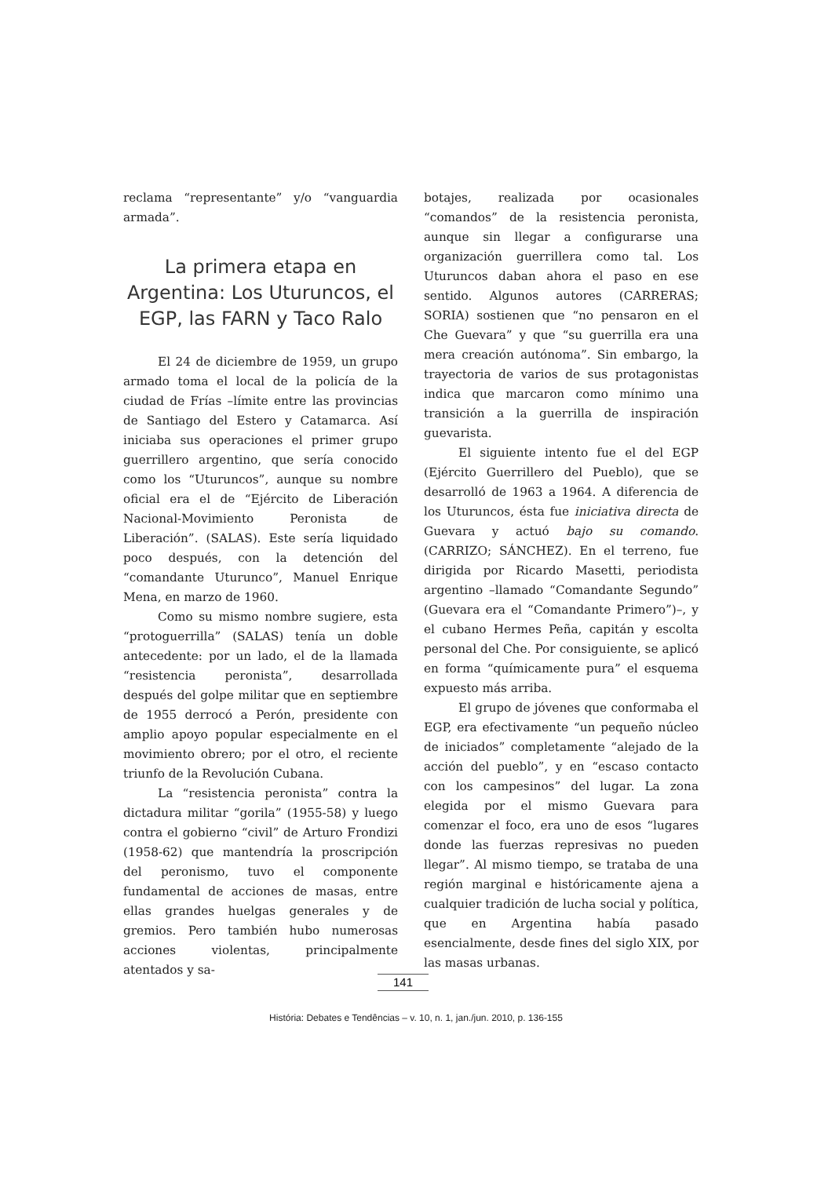reclama “representante” y/o “vanguardia armada”.
La primera etapa en Argentina: Los Uturuncos, el EGP, las FARN y Taco Ralo
El 24 de diciembre de 1959, un grupo armado toma el local de la policía de la ciudad de Frías –límite entre las provincias de Santiago del Estero y Catamarca. Así iniciaba sus operaciones el primer grupo guerrillero argentino, que sería conocido como los “Uturuncos”, aunque su nombre oficial era el de “Ejército de Liberación Nacional-Movimiento Peronista de Liberación”. (SALAS). Este sería liquidado poco después, con la detención del “comandante Uturunco”, Manuel Enrique Mena, en marzo de 1960.
Como su mismo nombre sugiere, esta “protoguerrilla” (SALAS) tenía un doble antecedente: por un lado, el de la llamada “resistencia peronista”, desarrollada después del golpe militar que en septiembre de 1955 derrocó a Perón, presidente con amplio apoyo popular especialmente en el movimiento obrero; por el otro, el reciente triunfo de la Revolución Cubana.
La “resistencia peronista” contra la dictadura militar “gorila” (1955-58) y luego contra el gobierno “civil” de Arturo Frondizi (1958-62) que mantendría la proscripción del peronismo, tuvo el componente fundamental de acciones de masas, entre ellas grandes huelgas generales y de gremios. Pero también hubo numerosas acciones violentas, principalmente atentados y sa-
botajes, realizada por ocasionales “comandos” de la resistencia peronista, aunque sin llegar a configurarse una organización guerrillera como tal. Los Uturuncos daban ahora el paso en ese sentido. Algunos autores (CARRERAS; SORIA) sostienen que “no pensaron en el Che Guevara” y que “su guerrilla era una mera creación autónoma”. Sin embargo, la trayectoria de varios de sus protagonistas indica que marcaron como mínimo una transición a la guerrilla de inspiración guevarista.
El siguiente intento fue el del EGP (Ejército Guerrillero del Pueblo), que se desarrolló de 1963 a 1964. A diferencia de los Uturuncos, ésta fue iniciativa directa de Guevara y actuó bajo su comando. (CARRIZO; SÁNCHEZ). En el terreno, fue dirigida por Ricardo Masetti, periodista argentino –llamado “Comandante Segundo” (Guevara era el “Comandante Primero”)–, y el cubano Hermes Peña, capitán y escolta personal del Che. Por consiguiente, se aplicó en forma “químicamente pura” el esquema expuesto más arriba.
El grupo de jóvenes que conformaba el EGP, era efectivamente “un pequeño núcleo de iniciados” completamente “alejado de la acción del pueblo”, y en “escaso contacto con los campesinos” del lugar. La zona elegida por el mismo Guevara para comenzar el foco, era uno de esos “lugares donde las fuerzas represivas no pueden llegar”. Al mismo tiempo, se trataba de una región marginal e históricamente ajena a cualquier tradición de lucha social y política, que en Argentina había pasado esencialmente, desde fines del siglo XIX, por las masas urbanas.
141
História: Debates e Tendências – v. 10, n. 1, jan./jun. 2010, p. 136-155